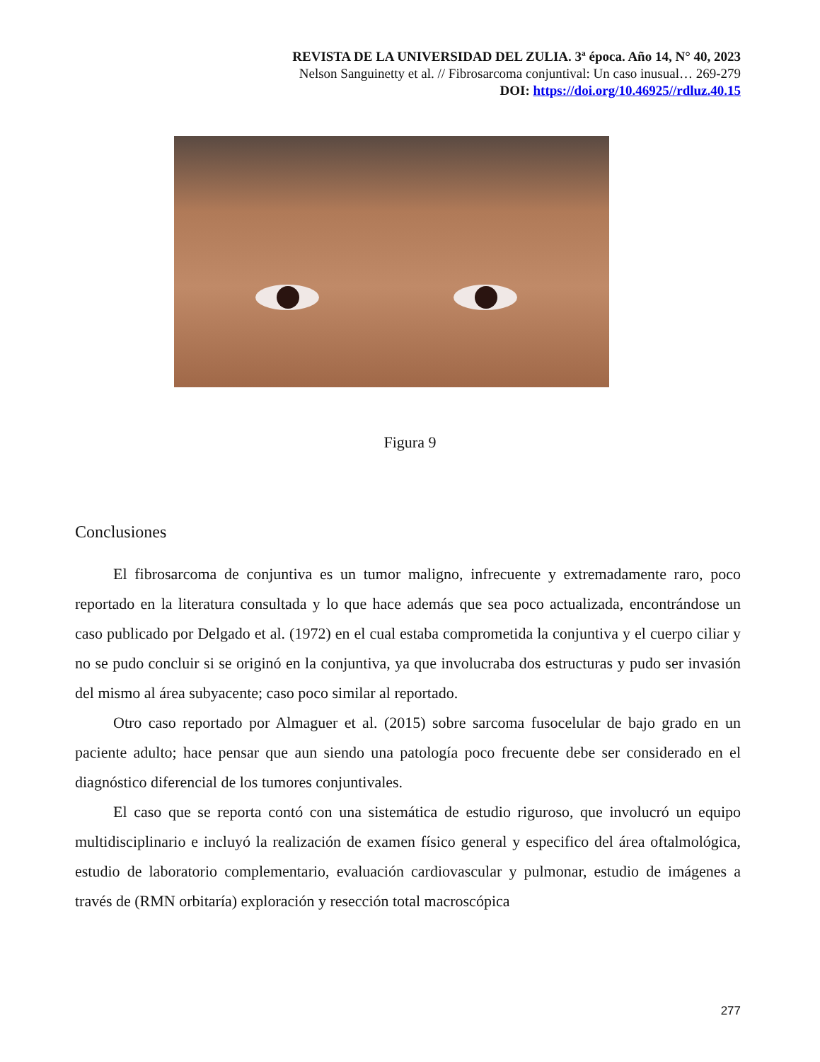REVISTA DE LA UNIVERSIDAD DEL ZULIA. 3ª época. Año 14, N° 40, 2023
Nelson Sanguinetty et al. // Fibrosarcoma conjuntival: Un caso inusual… 269-279
DOI: https://doi.org/10.46925//rdluz.40.15
Figura 9
Conclusiones
El fibrosarcoma de conjuntiva es un tumor maligno, infrecuente y extremadamente raro, poco reportado en la literatura consultada y lo que hace además que sea poco actualizada, encontrándose un caso publicado por Delgado et al. (1972) en el cual estaba comprometida la conjuntiva y el cuerpo ciliar y no se pudo concluir si se originó en la conjuntiva, ya que involucraba dos estructuras y pudo ser invasión del mismo al área subyacente; caso poco similar al reportado.
Otro caso reportado por Almaguer et al. (2015) sobre sarcoma fusocelular de bajo grado en un paciente adulto; hace pensar que aun siendo una patología poco frecuente debe ser considerado en el diagnóstico diferencial de los tumores conjuntivales.
El caso que se reporta contó con una sistemática de estudio riguroso, que involucró un equipo multidisciplinario e incluyó la realización de examen físico general y especifico del área oftalmológica, estudio de laboratorio complementario, evaluación cardiovascular y pulmonar, estudio de imágenes a través de (RMN orbitaría) exploración y resección total macroscópica
277